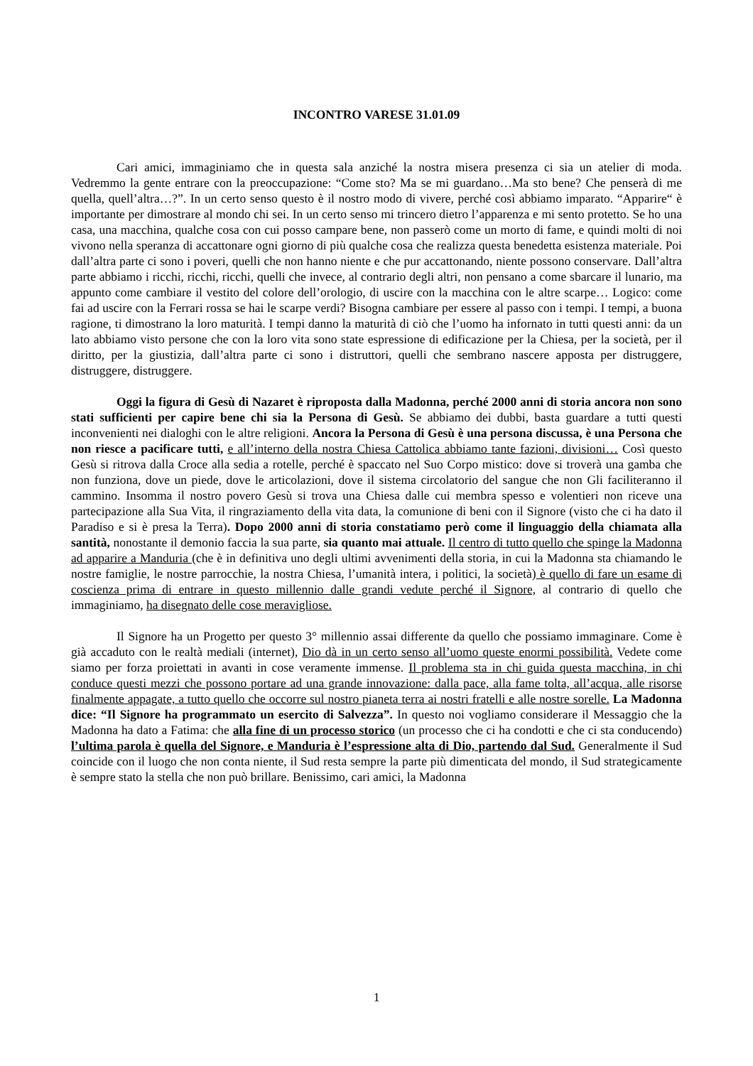INCONTRO VARESE 31.01.09
Cari amici, immaginiamo che in questa sala anziché la nostra misera presenza ci sia un atelier di moda. Vedremmo la gente entrare con la preoccupazione: “Come sto? Ma se mi guardano…Ma sto bene? Che penserà di me quella, quell’altra…?”. In un certo senso questo è il nostro modo di vivere, perché così abbiamo imparato. “Apparire“ è importante per dimostrare al mondo chi sei. In un certo senso mi trincero dietro l’apparenza e mi sento protetto. Se ho una casa, una macchina, qualche cosa con cui posso campare bene, non passerò come un morto di fame, e quindi molti di noi vivono nella speranza di accattonare ogni giorno di più qualche cosa che realizza questa benedetta esistenza materiale. Poi dall’altra parte ci sono i poveri, quelli che non hanno niente e che pur accattonando, niente possono conservare. Dall’altra parte abbiamo i ricchi, ricchi, ricchi, quelli che invece, al contrario degli altri, non pensano a come sbarcare il lunario, ma appunto come cambiare il vestito del colore dell’orologio, di uscire con la macchina con le altre scarpe… Logico: come fai ad uscire con la Ferrari rossa se hai le scarpe verdi? Bisogna cambiare per essere al passo con i tempi. I tempi, a buona ragione, ti dimostrano la loro maturità. I tempi danno la maturità di ciò che l’uomo ha infornato in tutti questi anni: da un lato abbiamo visto persone che con la loro vita sono state espressione di edificazione per la Chiesa, per la società, per il diritto, per la giustizia, dall’altra parte ci sono i distruttori, quelli che sembrano nascere apposta per distruggere, distruggere, distruggere.
Oggi la figura di Gesù di Nazaret è riproposta dalla Madonna, perché 2000 anni di storia ancora non sono stati sufficienti per capire bene chi sia la Persona di Gesù. Se abbiamo dei dubbi, basta guardare a tutti questi inconvenienti nei dialoghi con le altre religioni. Ancora la Persona di Gesù è una persona discussa, è una Persona che non riesce a pacificare tutti, e all’interno della nostra Chiesa Cattolica abbiamo tante fazioni, divisioni… Così questo Gesù si ritrova dalla Croce alla sedia a rotelle, perché è spaccato nel Suo Corpo mistico: dove si troverà una gamba che non funziona, dove un piede, dove le articolazioni, dove il sistema circolatorio del sangue che non Gli faciliteranno il cammino. Insomma il nostro povero Gesù si trova una Chiesa dalle cui membra spesso e volentieri non riceve una partecipazione alla Sua Vita, il ringraziamento della vita data, la comunione di beni con il Signore (visto che ci ha dato il Paradiso e si è presa la Terra). Dopo 2000 anni di storia constatiamo però come il linguaggio della chiamata alla santità, nonostante il demonio faccia la sua parte, sia quanto mai attuale. Il centro di tutto quello che spinge la Madonna ad apparire a Manduria (che è in definitiva uno degli ultimi avvenimenti della storia, in cui la Madonna sta chiamando le nostre famiglie, le nostre parrocchie, la nostra Chiesa, l’umanità intera, i politici, la società) è quello di fare un esame di coscienza prima di entrare in questo millennio dalle grandi vedute perché il Signore, al contrario di quello che immaginiamo, ha disegnato delle cose meravigliose.
Il Signore ha un Progetto per questo 3° millennio assai differente da quello che possiamo immaginare. Come è già accaduto con le realtà mediali (internet), Dio dà in un certo senso all’uomo queste enormi possibilità. Vedete come siamo per forza proiettati in avanti in cose veramente immense. Il problema sta in chi guida questa macchina, in chi conduce questi mezzi che possono portare ad una grande innovazione: dalla pace, alla fame tolta, all’acqua, alle risorse finalmente appagate, a tutto quello che occorre sul nostro pianeta terra ai nostri fratelli e alle nostre sorelle. La Madonna dice: “Il Signore ha programmato un esercito di Salvezza”. In questo noi vogliamo considerare il Messaggio che la Madonna ha dato a Fatima: che alla fine di un processo storico (un processo che ci ha condotti e che ci sta conducendo) l’ultima parola è quella del Signore, e Manduria è l’espressione alta di Dio, partendo dal Sud. Generalmente il Sud coincide con il luogo che non conta niente, il Sud resta sempre la parte più dimenticata del mondo, il Sud strategicamente è sempre stato la stella che non può brillare. Benissimo, cari amici, la Madonna
1